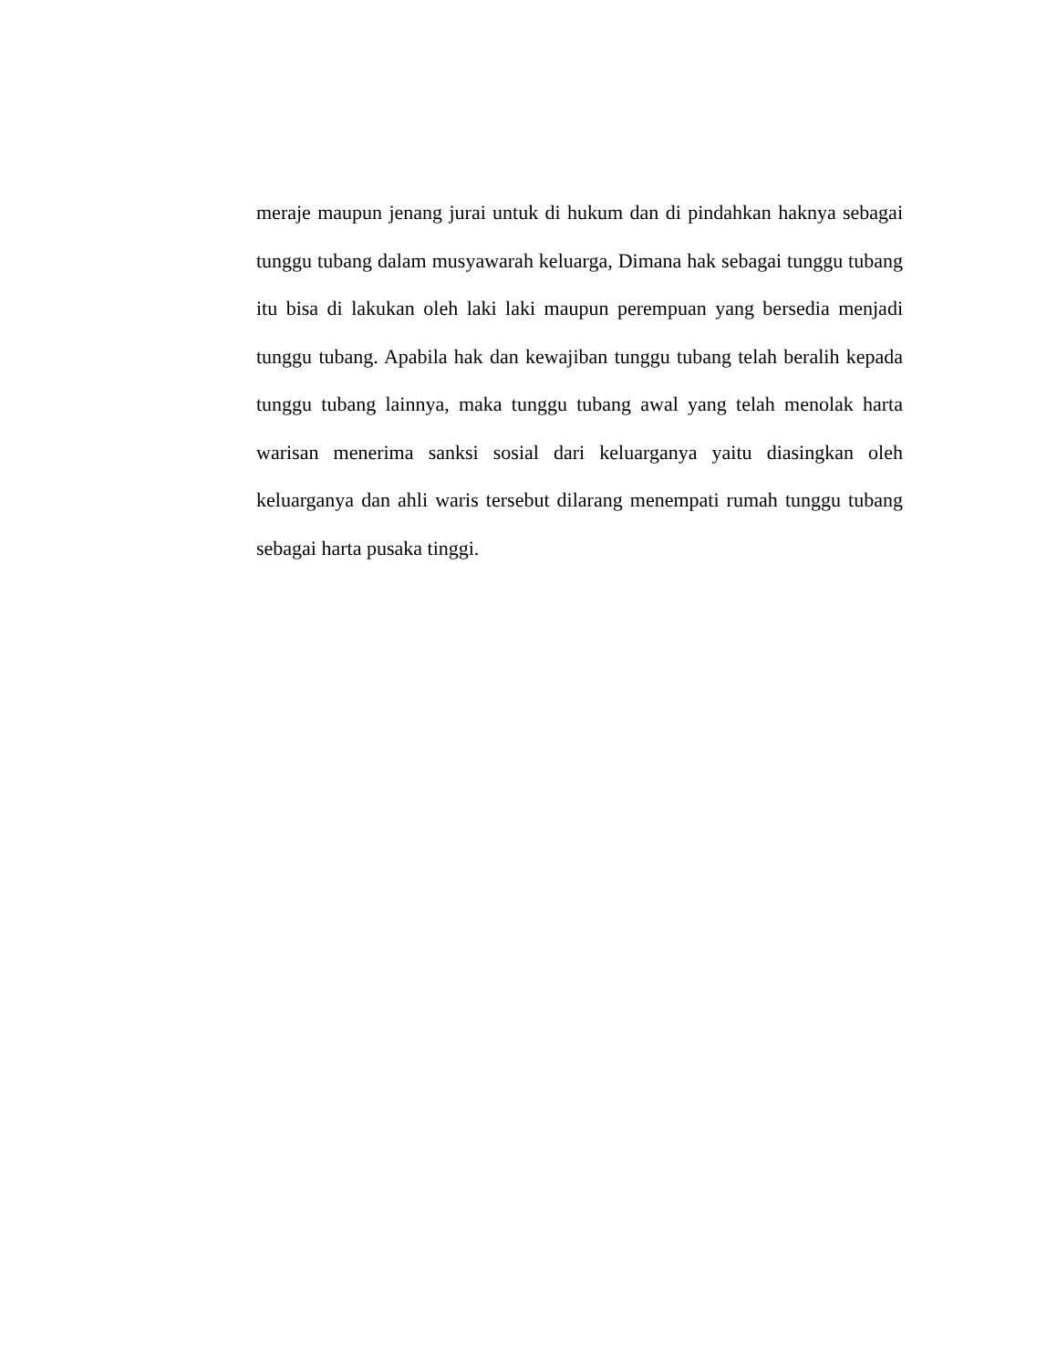meraje maupun jenang jurai untuk di hukum dan di pindahkan haknya sebagai tunggu tubang dalam musyawarah keluarga, Dimana hak sebagai tunggu tubang itu bisa di lakukan oleh laki laki maupun perempuan yang bersedia menjadi tunggu tubang. Apabila hak dan kewajiban tunggu tubang telah beralih kepada tunggu tubang lainnya, maka tunggu tubang awal yang telah menolak harta warisan menerima sanksi sosial dari keluarganya yaitu diasingkan oleh keluarganya dan ahli waris tersebut dilarang menempati rumah tunggu tubang sebagai harta pusaka tinggi.